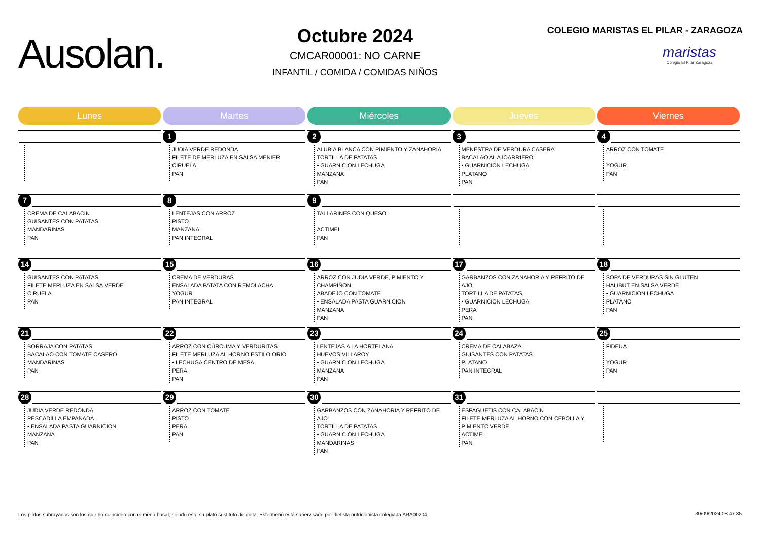Ausolan.
Octubre 2024
CMCAR00001: NO CARNE
INFANTIL / COMIDA / COMIDAS NIÑOS
COLEGIO MARISTAS EL PILAR - ZARAGOZA
maristas
Colegio El Pilar Zaragoza
| Lunes | Martes | Miércoles | Jueves | Viernes |
| --- | --- | --- | --- | --- |
| | 1 JUDIA VERDE REDONDA FILETE DE MERLUZA EN SALSA MENIER CIRUELA PAN | 2 ALUBIA BLANCA CON PIMIENTO Y ZANAHORIA TORTILLA DE PATATAS • GUARNICION LECHUGA MANZANA PAN | 3 MENESTRA DE VERDURA CASERA BACALAO AL AJOARRIERO • GUARNICION LECHUGA PLATANO PAN | 4 ARROZ CON TOMATE YOGUR PAN |
| 7 CREMA DE CALABACIN GUISANTES CON PATATAS MANDARINAS PAN | 8 LENTEJAS CON ARROZ PISTO MANZANA PAN INTEGRAL | 9 TALLARINES CON QUESO ACTIMEL PAN | | |
| 14 GUISANTES CON PATATAS FILETE MERLUZA EN SALSA VERDE CIRUELA PAN | 15 CREMA DE VERDURAS ENSALADA PATATA CON REMOLACHA YOGUR PAN INTEGRAL | 16 ARROZ CON JUDIA VERDE, PIMIENTO Y CHAMPIÑON ABADEJO CON TOMATE • ENSALADA PASTA GUARNICION MANZANA PAN | 17 GARBANZOS CON ZANAHORIA Y REFRITO DE AJO TORTILLA DE PATATAS • GUARNICION LECHUGA PERA PAN | 18 SOPA DE VERDURAS SIN GLUTEN HALIBUT EN SALSA VERDE • GUARNICION LECHUGA PLATANO PAN |
| 21 BORRAJA CON PATATAS BACALAO CON TOMATE CASERO MANDARINAS PAN | 22 ARROZ CON CÚRCUMA Y VERDURITAS FILETE MERLUZA AL HORNO ESTILO ORIO • LECHUGA CENTRO DE MESA PERA PAN | 23 LENTEJAS A LA HORTELANA HUEVOS VILLAROY • GUARNICION LECHUGA MANZANA PAN | 24 CREMA DE CALABAZA GUISANTES CON PATATAS PLATANO PAN INTEGRAL | 25 FIDEUA YOGUR PAN |
| 28 JUDIA VERDE REDONDA PESCADILLA EMPANADA • ENSALADA PASTA GUARNICION MANZANA PAN | 29 ARROZ CON TOMATE PISTO PERA PAN | 30 GARBANZOS CON ZANAHORIA Y REFRITO DE AJO TORTILLA DE PATATAS • GUARNICION LECHUGA MANDARINAS PAN | 31 ESPAGUETIS CON CALABACIN FILETE MERLUZA AL HORNO CON CEBOLLA Y PIMIENTO VERDE ACTIMEL PAN | |
Los platos subrayados son los que no coinciden con el menú basal, siendo este su plato sustituto de dieta. Este menú está supervisado por dietista nutricionista colegiada ARA00204.
30/09/2024 08.47.35